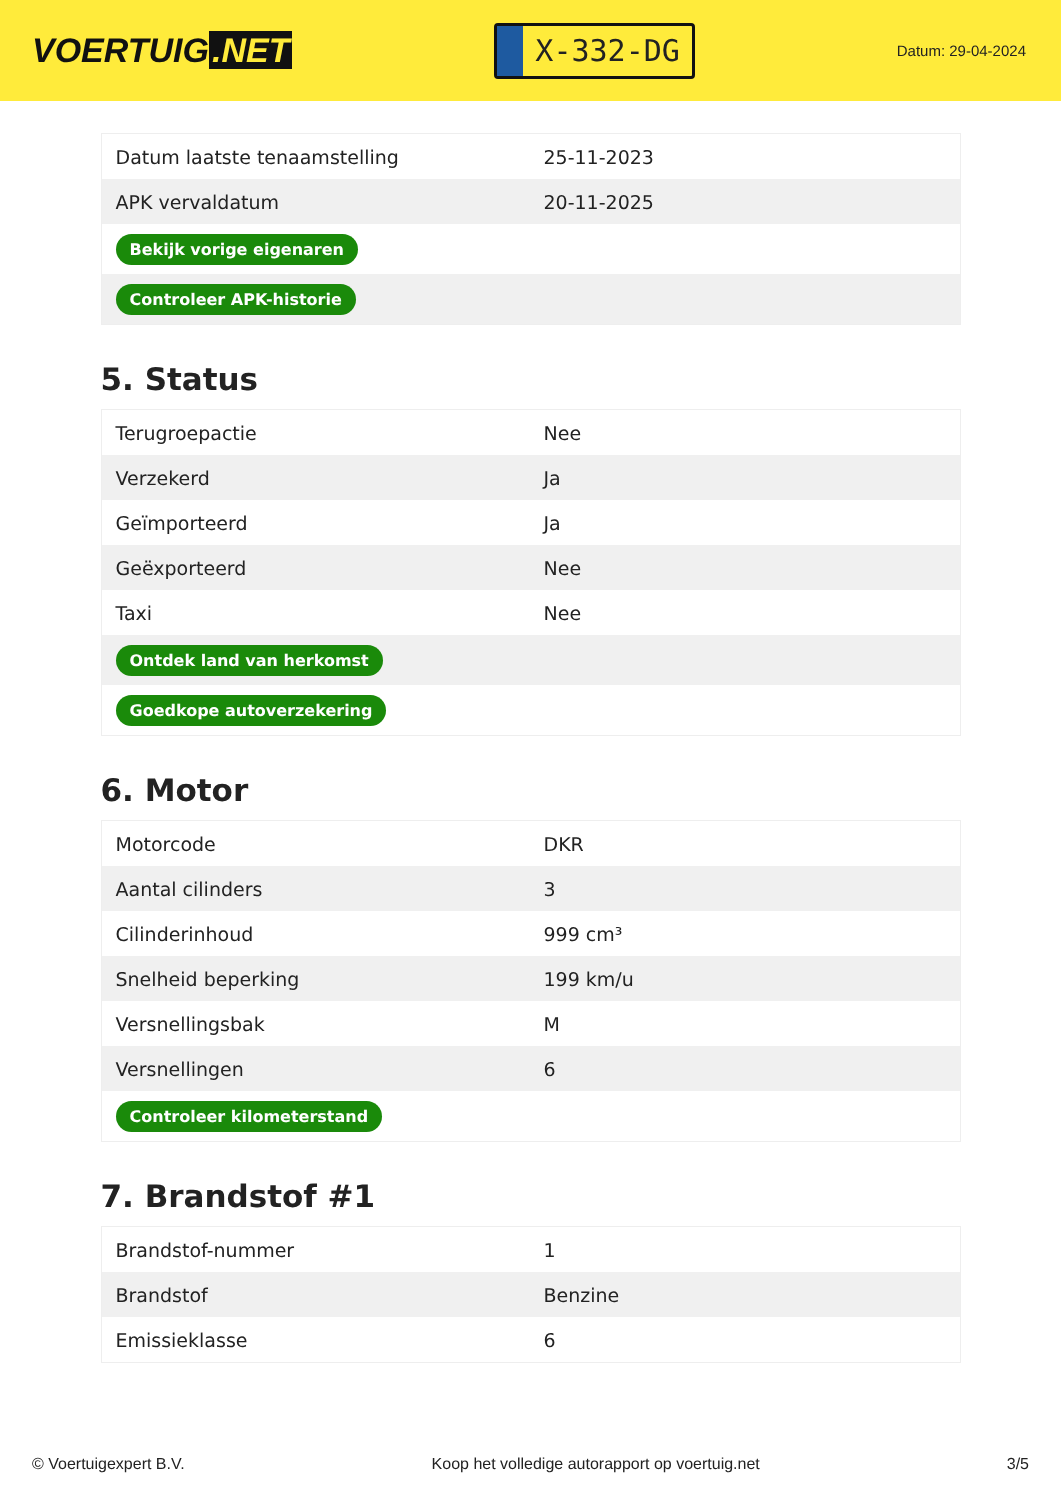VOERTUIG.NET
X-332-DG
Datum: 29-04-2024
| Datum laatste tenaamstelling | 25-11-2023 |
| APK vervaldatum | 20-11-2025 |
| Bekijk vorige eigenaren | |
| Controleer APK-historie | |
5. Status
| Terugroepactie | Nee |
| Verzekerd | Ja |
| Geïmporteerd | Ja |
| Geëxporteerd | Nee |
| Taxi | Nee |
| Ontdek land van herkomst | |
| Goedkope autoverzekering | |
6. Motor
| Motorcode | DKR |
| Aantal cilinders | 3 |
| Cilinderinhoud | 999 cm³ |
| Snelheid beperking | 199 km/u |
| Versnellingsbak | M |
| Versnellingen | 6 |
| Controleer kilometerstand | |
7. Brandstof #1
| Brandstof-nummer | 1 |
| Brandstof | Benzine |
| Emissieklasse | 6 |
© Voertuigexpert B.V. Koop het volledige autorapport op voertuig.net 3/5